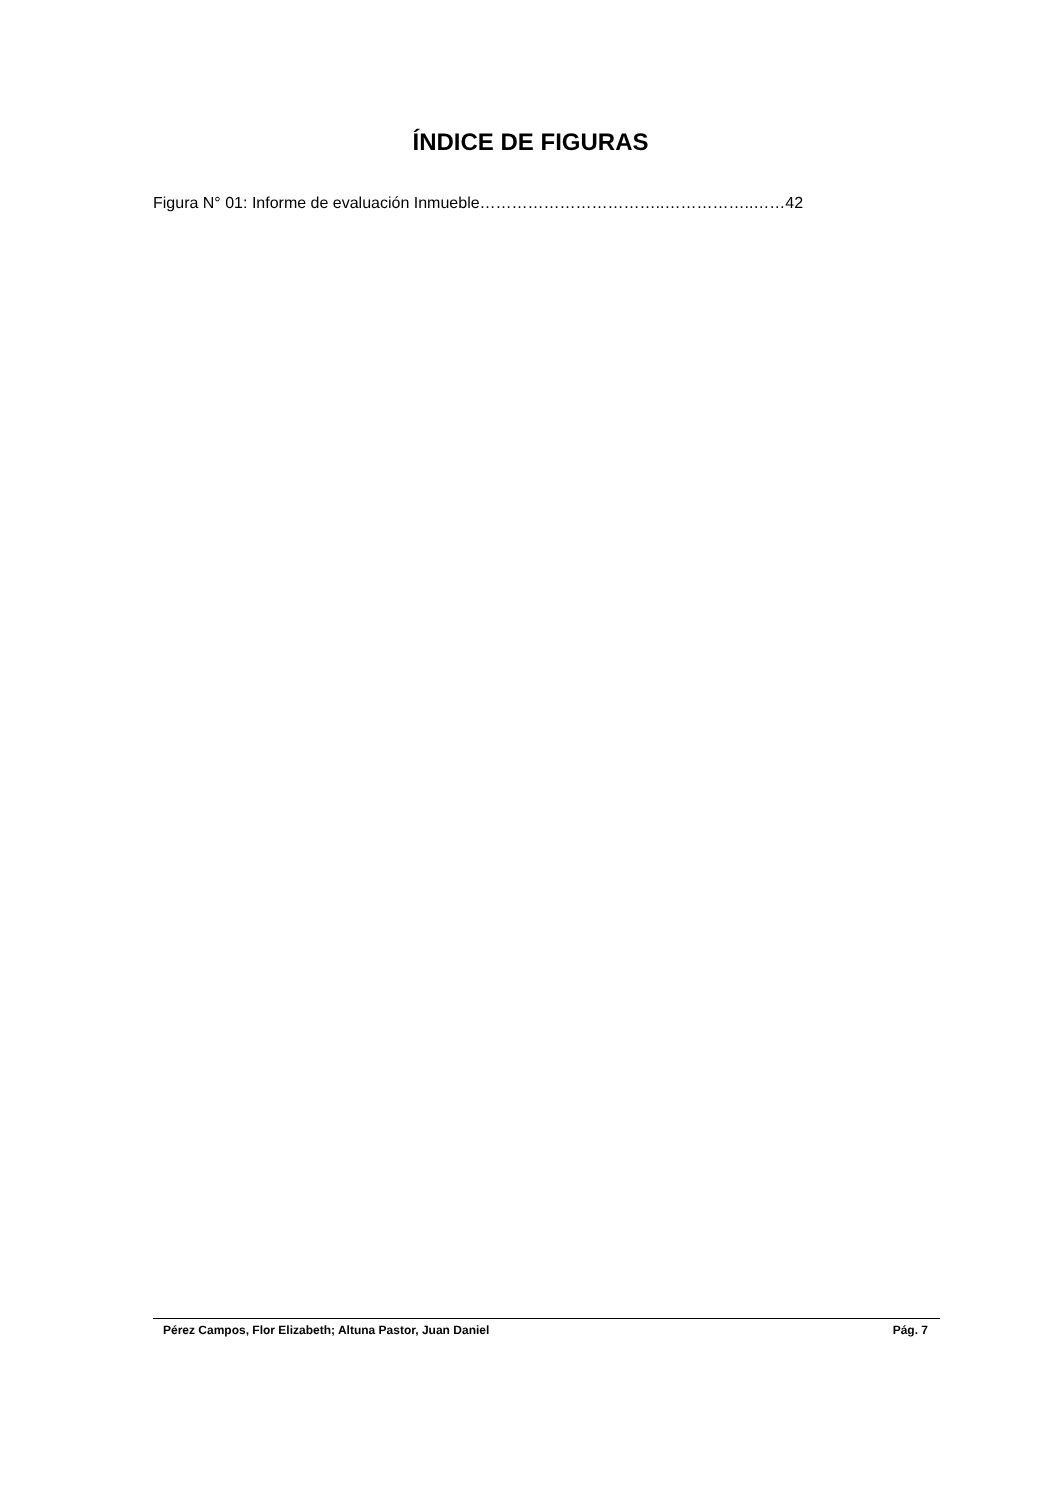ÍNDICE DE FIGURAS
Figura N° 01: Informe de evaluación Inmueble……………………………..……………..……42
Pérez Campos, Flor Elizabeth; Altuna Pastor, Juan Daniel Pág. 7